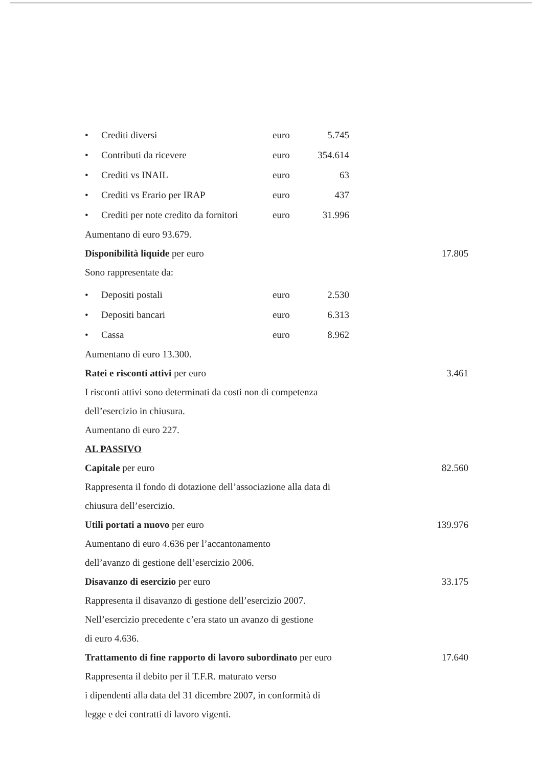| • | Crediti diversi | euro | 5.745 |
| • | Contributi da ricevere | euro | 354.614 |
| • | Crediti vs INAIL | euro | 63 |
| • | Crediti vs Erario per IRAP | euro | 437 |
| • | Crediti per note credito da fornitori | euro | 31.996 |
Aumentano di euro 93.679.
Disponibilità liquide per euro 17.805
Sono rappresentate da:
| • | Depositi postali | euro | 2.530 |
| • | Depositi bancari | euro | 6.313 |
| • | Cassa | euro | 8.962 |
Aumentano di euro 13.300.
Ratei e risconti attivi per euro 3.461
I risconti attivi sono determinati da costi non di competenza
dell’esercizio in chiusura.
Aumentano di euro 227.
AL PASSIVO
Capitale per euro 82.560
Rappresenta il fondo di dotazione dell’associazione alla data di
chiusura dell’esercizio.
Utili portati a nuovo per euro 139.976
Aumentano di euro 4.636 per l’accantonamento
dell’avanzo di gestione dell’esercizio 2006.
Disavanzo di esercizio per euro 33.175
Rappresenta il disavanzo di gestione dell’esercizio 2007.
Nell’esercizio precedente c’era stato un avanzo di gestione
di euro 4.636.
Trattamento di fine rapporto di lavoro subordinato per euro 17.640
Rappresenta il debito per il T.F.R. maturato verso
i dipendenti alla data del 31 dicembre 2007, in conformità di
legge e dei contratti di lavoro vigenti.